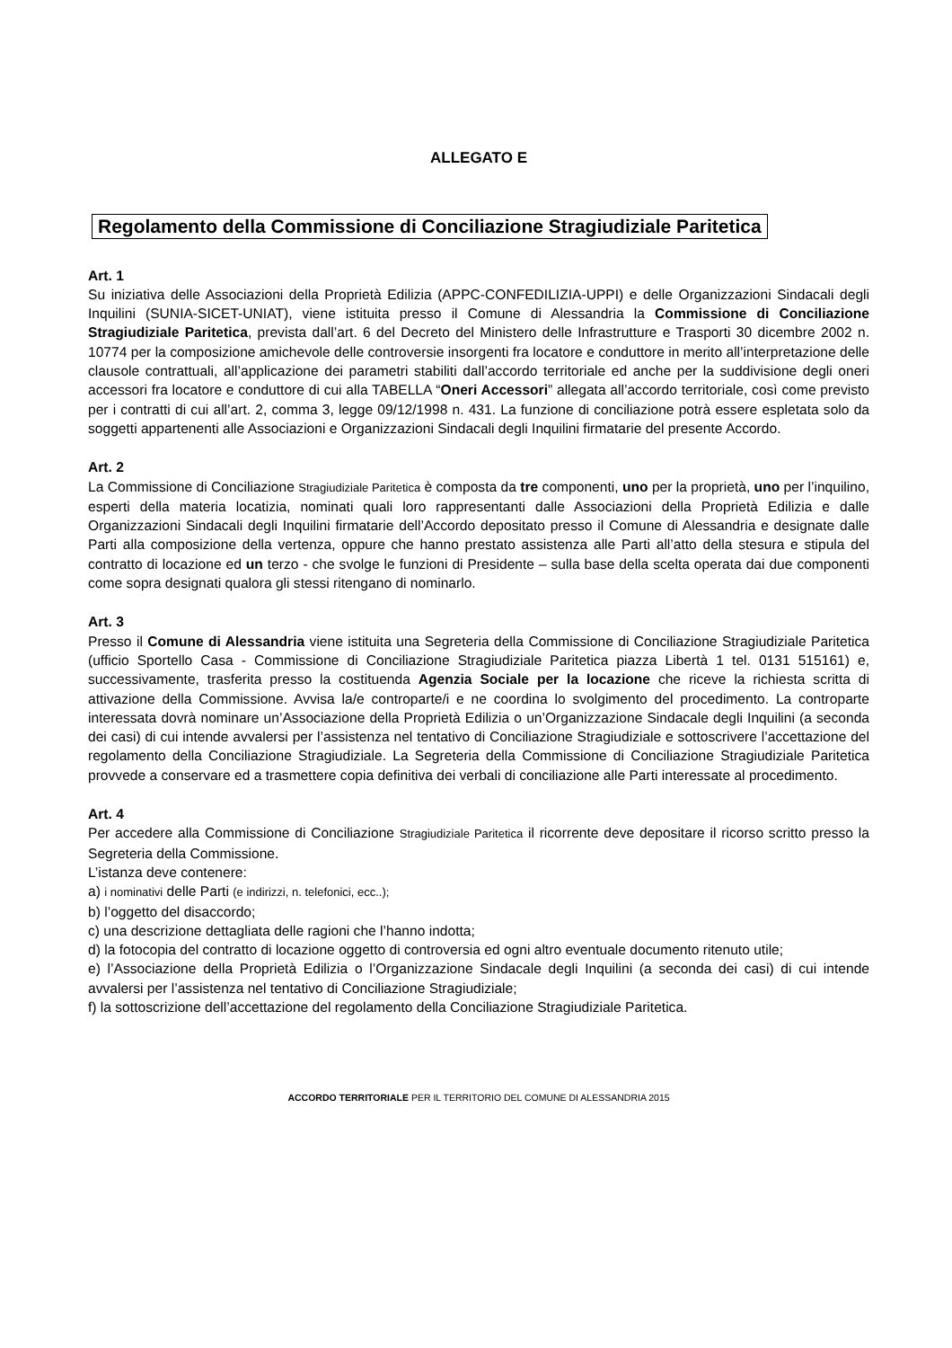ALLEGATO E
Regolamento della Commissione di Conciliazione Stragiudiziale Paritetica
Art. 1
Su iniziativa delle Associazioni della Proprietà Edilizia (APPC-CONFEDILIZIA-UPPI) e delle Organizzazioni Sindacali degli Inquilini (SUNIA-SICET-UNIAT), viene istituita presso il Comune di Alessandria la Commissione di Conciliazione Stragiudiziale Paritetica, prevista dall’art. 6 del Decreto del Ministero delle Infrastrutture e Trasporti 30 dicembre 2002 n. 10774 per la composizione amichevole delle controversie insorgenti fra locatore e conduttore in merito all’interpretazione delle clausole contrattuali, all’applicazione dei parametri stabiliti dall’accordo territoriale ed anche per la suddivisione degli oneri accessori fra locatore e conduttore di cui alla TABELLA “Oneri Accessori” allegata all’accordo territoriale, così come previsto per i contratti di cui all’art. 2, comma 3, legge 09/12/1998 n. 431. La funzione di conciliazione potrà essere espletata solo da soggetti appartenenti alle Associazioni e Organizzazioni Sindacali degli Inquilini firmatarie del presente Accordo.
Art. 2
La Commissione di Conciliazione Stragiudiziale Paritetica è composta da tre componenti, uno per la proprietà, uno per l’inquilino, esperti della materia locatizia, nominati quali loro rappresentanti dalle Associazioni della Proprietà Edilizia e dalle Organizzazioni Sindacali degli Inquilini firmatarie dell’Accordo depositato presso il Comune di Alessandria e designate dalle Parti alla composizione della vertenza, oppure che hanno prestato assistenza alle Parti all’atto della stesura e stipula del contratto di locazione ed un terzo - che svolge le funzioni di Presidente – sulla base della scelta operata dai due componenti come sopra designati qualora gli stessi ritengano di nominarlo.
Art. 3
Presso il Comune di Alessandria viene istituita una Segreteria della Commissione di Conciliazione Stragiudiziale Paritetica (ufficio Sportello Casa - Commissione di Conciliazione Stragiudiziale Paritetica piazza Libertà 1 tel. 0131 515161) e, successivamente, trasferita presso la costituenda Agenzia Sociale per la locazione che riceve la richiesta scritta di attivazione della Commissione. Avvisa la/e controparte/i e ne coordina lo svolgimento del procedimento. La controparte interessata dovrà nominare un’Associazione della Proprietà Edilizia o un’Organizzazione Sindacale degli Inquilini (a seconda dei casi) di cui intende avvalersi per l’assistenza nel tentativo di Conciliazione Stragiudiziale e sottoscrivere l’accettazione del regolamento della Conciliazione Stragiudiziale. La Segreteria della Commissione di Conciliazione Stragiudiziale Paritetica provvede a conservare ed a trasmettere copia definitiva dei verbali di conciliazione alle Parti interessate al procedimento.
Art. 4
Per accedere alla Commissione di Conciliazione Stragiudiziale Paritetica il ricorrente deve depositare il ricorso scritto presso la Segreteria della Commissione.
L’istanza deve contenere:
a) i nominativi delle Parti (e indirizzi, n. telefonici, ecc..);
b) l’oggetto del disaccordo;
c) una descrizione dettagliata delle ragioni che l’hanno indotta;
d) la fotocopia del contratto di locazione oggetto di controversia ed ogni altro eventuale documento ritenuto utile;
e) l’Associazione della Proprietà Edilizia o l’Organizzazione Sindacale degli Inquilini (a seconda dei casi) di cui intende avvalersi per l’assistenza nel tentativo di Conciliazione Stragiudiziale;
f) la sottoscrizione dell’accettazione del regolamento della Conciliazione Stragiudiziale Paritetica.
ACCORDO TERRITORIALE PER IL TERRITORIO DEL COMUNE DI ALESSANDRIA 2015